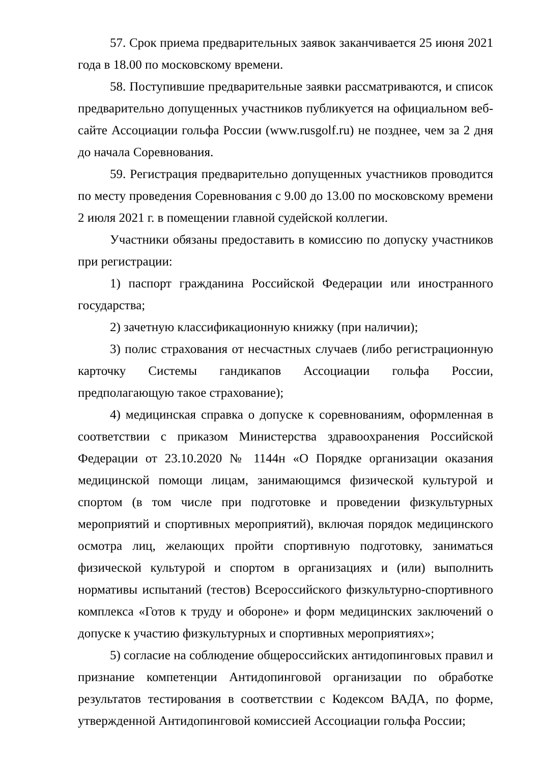57. Срок приема предварительных заявок заканчивается 25 июня 2021 года в 18.00 по московскому времени.
58. Поступившие предварительные заявки рассматриваются, и список предварительно допущенных участников публикуется на официальном веб-сайте Ассоциации гольфа России (www.rusgolf.ru) не позднее, чем за 2 дня до начала Соревнования.
59. Регистрация предварительно допущенных участников проводится по месту проведения Соревнования с 9.00 до 13.00 по московскому времени 2 июля 2021 г. в помещении главной судейской коллегии.
Участники обязаны предоставить в комиссию по допуску участников при регистрации:
1) паспорт гражданина Российской Федерации или иностранного государства;
2) зачетную классификационную книжку (при наличии);
3) полис страхования от несчастных случаев (либо регистрационную карточку Системы гандикапов Ассоциации гольфа России, предполагающую такое страхование);
4) медицинская справка о допуске к соревнованиям, оформленная в соответствии с приказом Министерства здравоохранения Российской Федерации от 23.10.2020 № 1144н «О Порядке организации оказания медицинской помощи лицам, занимающимся физической культурой и спортом (в том числе при подготовке и проведении физкультурных мероприятий и спортивных мероприятий), включая порядок медицинского осмотра лиц, желающих пройти спортивную подготовку, заниматься физической культурой и спортом в организациях и (или) выполнить нормативы испытаний (тестов) Всероссийского физкультурно-спортивного комплекса «Готов к труду и обороне» и форм медицинских заключений о допуске к участию физкультурных и спортивных мероприятиях»;
5) согласие на соблюдение общероссийских антидопинговых правил и признание компетенции Антидопинговой организации по обработке результатов тестирования в соответствии с Кодексом ВАДА, по форме, утвержденной Антидопинговой комиссией Ассоциации гольфа России;